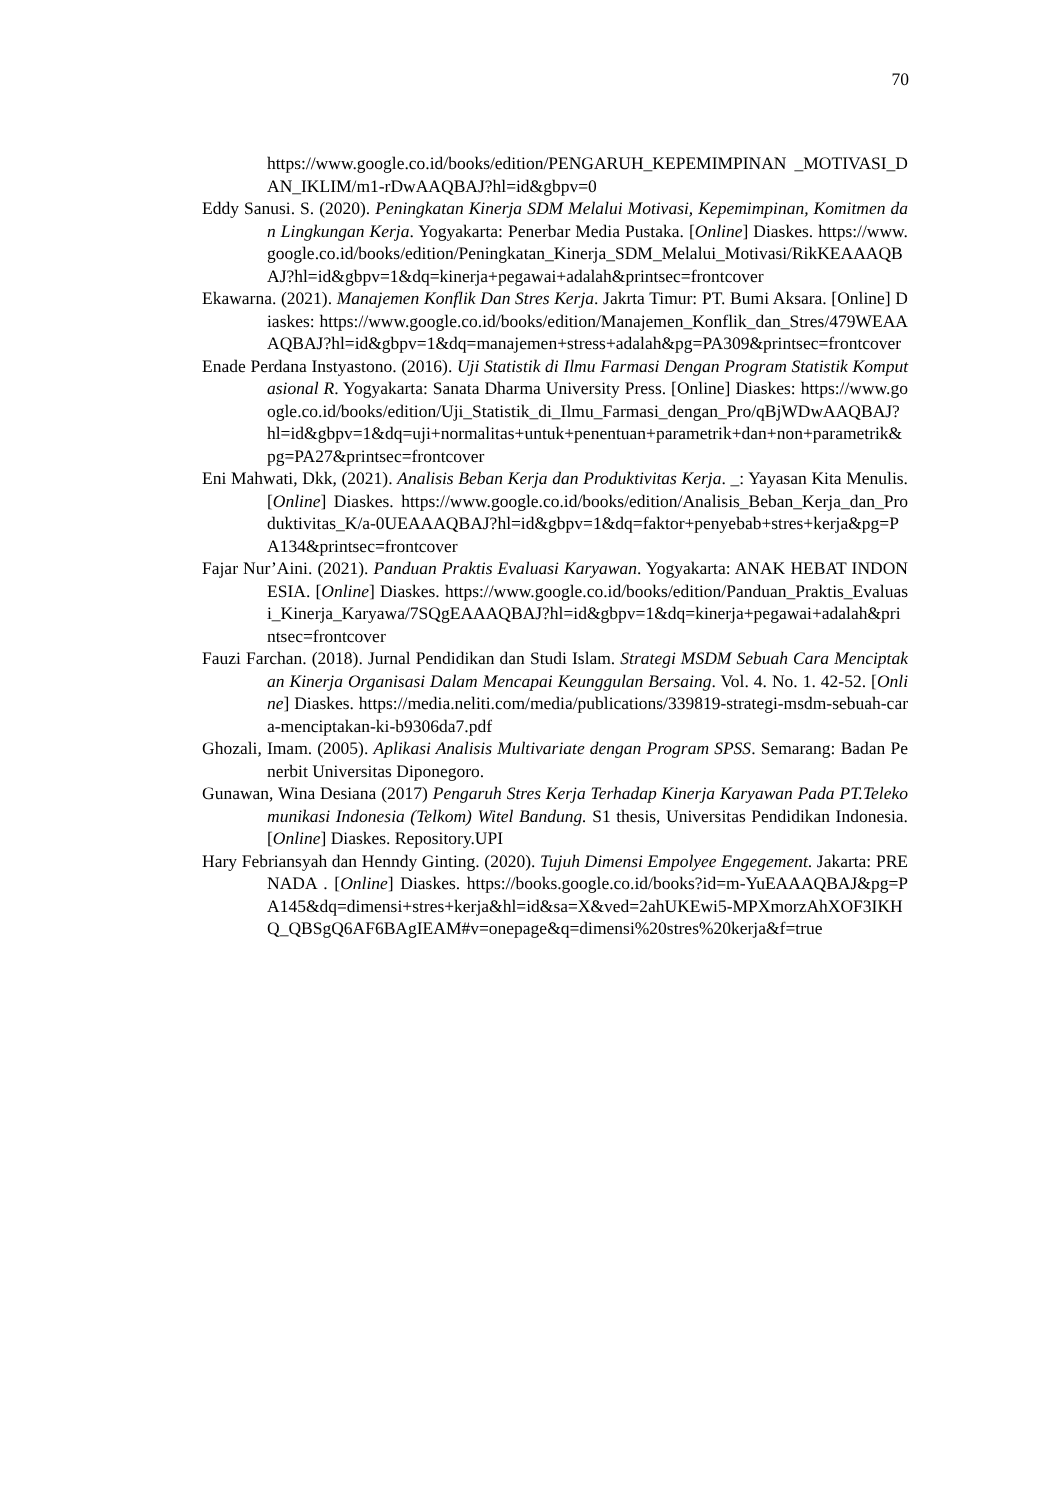70
https://www.google.co.id/books/edition/PENGARUH_KEPEMIMPINAN _MOTIVASI_DAN_IKLIM/m1-rDwAAQBAJ?hl=id&gbpv=0
Eddy Sanusi. S. (2020). Peningkatan Kinerja SDM Melalui Motivasi, Kepemimpinan, Komitmen dan Lingkungan Kerja. Yogyakarta: Penerbar Media Pustaka. [Online] Diaskes. https://www.google.co.id/books/edition/Peningkatan_Kinerja_SDM_Melalui_Motivasi/RikKEAAAQBAJ?hl=id&gbpv=1&dq=kinerja+pegawai+adalah&printsec=frontcover
Ekawarna. (2021). Manajemen Konflik Dan Stres Kerja. Jakrta Timur: PT. Bumi Aksara. [Online] Diaskes: https://www.google.co.id/books/edition/Manajemen_Konflik_dan_Stres/479WEAAAQBAJ?hl=id&gbpv=1&dq=manajemen+stress+adalah&pg=PA309&printsec=frontcover
Enade Perdana Instyastono. (2016). Uji Statistik di Ilmu Farmasi Dengan Program Statistik Komputasional R. Yogyakarta: Sanata Dharma University Press. [Online] Diaskes: https://www.google.co.id/books/edition/Uji_Statistik_di_Ilmu_Farmasi_dengan_Pro/qBjWDwAAQBAJ?hl=id&gbpv=1&dq=uji+normalitas+untuk+penentuan+parametrik+dan+non+parametrik&pg=PA27&printsec=frontcover
Eni Mahwati, Dkk, (2021). Analisis Beban Kerja dan Produktivitas Kerja. _: Yayasan Kita Menulis. [Online] Diaskes. https://www.google.co.id/books/edition/Analisis_Beban_Kerja_dan_Produktivitas_K/a-0UEAAAQBAJ?hl=id&gbpv=1&dq=faktor+penyebab+stres+kerja&pg=PA134&printsec=frontcover
Fajar Nur’Aini. (2021). Panduan Praktis Evaluasi Karyawan. Yogyakarta: ANAK HEBAT INDONESIA. [Online] Diaskes. https://www.google.co.id/books/edition/Panduan_Praktis_Evaluasi_Kinerja_Karyawa/7SQgEAAAQBAJ?hl=id&gbpv=1&dq=kinerja+pegawai+adalah&printsec=frontcover
Fauzi Farchan. (2018). Jurnal Pendidikan dan Studi Islam. Strategi MSDM Sebuah Cara Menciptakan Kinerja Organisasi Dalam Mencapai Keunggulan Bersaing. Vol. 4. No. 1. 42-52. [Online] Diaskes. https://media.neliti.com/media/publications/339819-strategi-msdm-sebuah-cara-menciptakan-ki-b9306da7.pdf
Ghozali, Imam. (2005). Aplikasi Analisis Multivariate dengan Program SPSS. Semarang: Badan Penerbit Universitas Diponegoro.
Gunawan, Wina Desiana (2017) Pengaruh Stres Kerja Terhadap Kinerja Karyawan Pada PT.Telekomunikasi Indonesia (Telkom) Witel Bandung. S1 thesis, Universitas Pendidikan Indonesia. [Online] Diaskes. Repository.UPI
Hary Febriansyah dan Henndy Ginting. (2020). Tujuh Dimensi Empolyee Engegement. Jakarta: PRENADA . [Online] Diaskes. https://books.google.co.id/books?id=m-YuEAAAQBAJ&pg=PA145&dq=dimensi+stres+kerja&hl=id&sa=X&ved=2ahUKEwi5-MPXmorzAhXOF3IKHQ_QBSgQ6AF6BAgIEAM#v=onepage&q=dimensi%20stres%20kerja&f=true